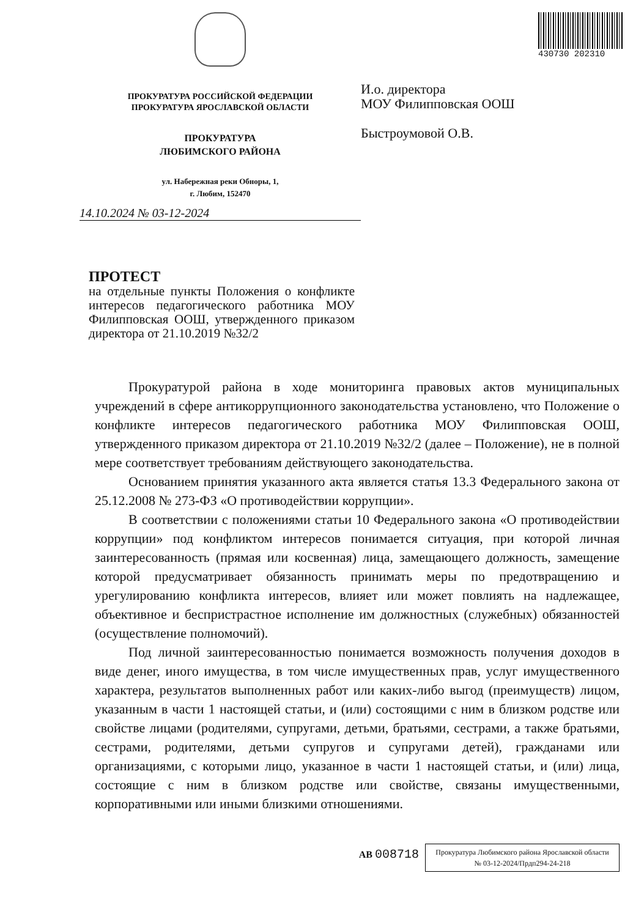ПРОКУРАТУРА РОССИЙСКОЙ ФЕДЕРАЦИИ
ПРОКУРАТУРА ЯРОСЛАВСКОЙ ОБЛАСТИ
ПРОКУРАТУРА
ЛЮБИМСКОГО РАЙОНА
ул. Набережная реки Обноры, 1,
г. Любим, 152470
14.10.2024 № 03-12-2024
430730 202310
И.о. директора
МОУ Филипповская ООШ
Быстроумовой О.В.
ПРОТЕСТ
на отдельные пункты Положения о конфликте интересов педагогического работника МОУ Филипповская ООШ, утвержденного приказом директора от 21.10.2019 №32/2
Прокуратурой района в ходе мониторинга правовых актов муниципальных учреждений в сфере антикоррупционного законодательства установлено, что Положение о конфликте интересов педагогического работника МОУ Филипповская ООШ, утвержденного приказом директора от 21.10.2019 №32/2 (далее – Положение), не в полной мере соответствует требованиям действующего законодательства.
Основанием принятия указанного акта является статья 13.3 Федерального закона от 25.12.2008 № 273-ФЗ «О противодействии коррупции».
В соответствии с положениями статьи 10 Федерального закона «О противодействии коррупции» под конфликтом интересов понимается ситуация, при которой личная заинтересованность (прямая или косвенная) лица, замещающего должность, замещение которой предусматривает обязанность принимать меры по предотвращению и урегулированию конфликта интересов, влияет или может повлиять на надлежащее, объективное и беспристрастное исполнение им должностных (служебных) обязанностей (осуществление полномочий).
Под личной заинтересованностью понимается возможность получения доходов в виде денег, иного имущества, в том числе имущественных прав, услуг имущественного характера, результатов выполненных работ или каких-либо выгод (преимуществ) лицом, указанным в части 1 настоящей статьи, и (или) состоящими с ним в близком родстве или свойстве лицами (родителями, супругами, детьми, братьями, сестрами, а также братьями, сестрами, родителями, детьми супругов и супругами детей), гражданами или организациями, с которыми лицо, указанное в части 1 настоящей статьи, и (или) лица, состоящие с ним в близком родстве или свойстве, связаны имущественными, корпоративными или иными близкими отношениями.
АВ 008718
Прокуратура Любимского района Ярославской области
№ 03-12-2024/Прдп294-24-218